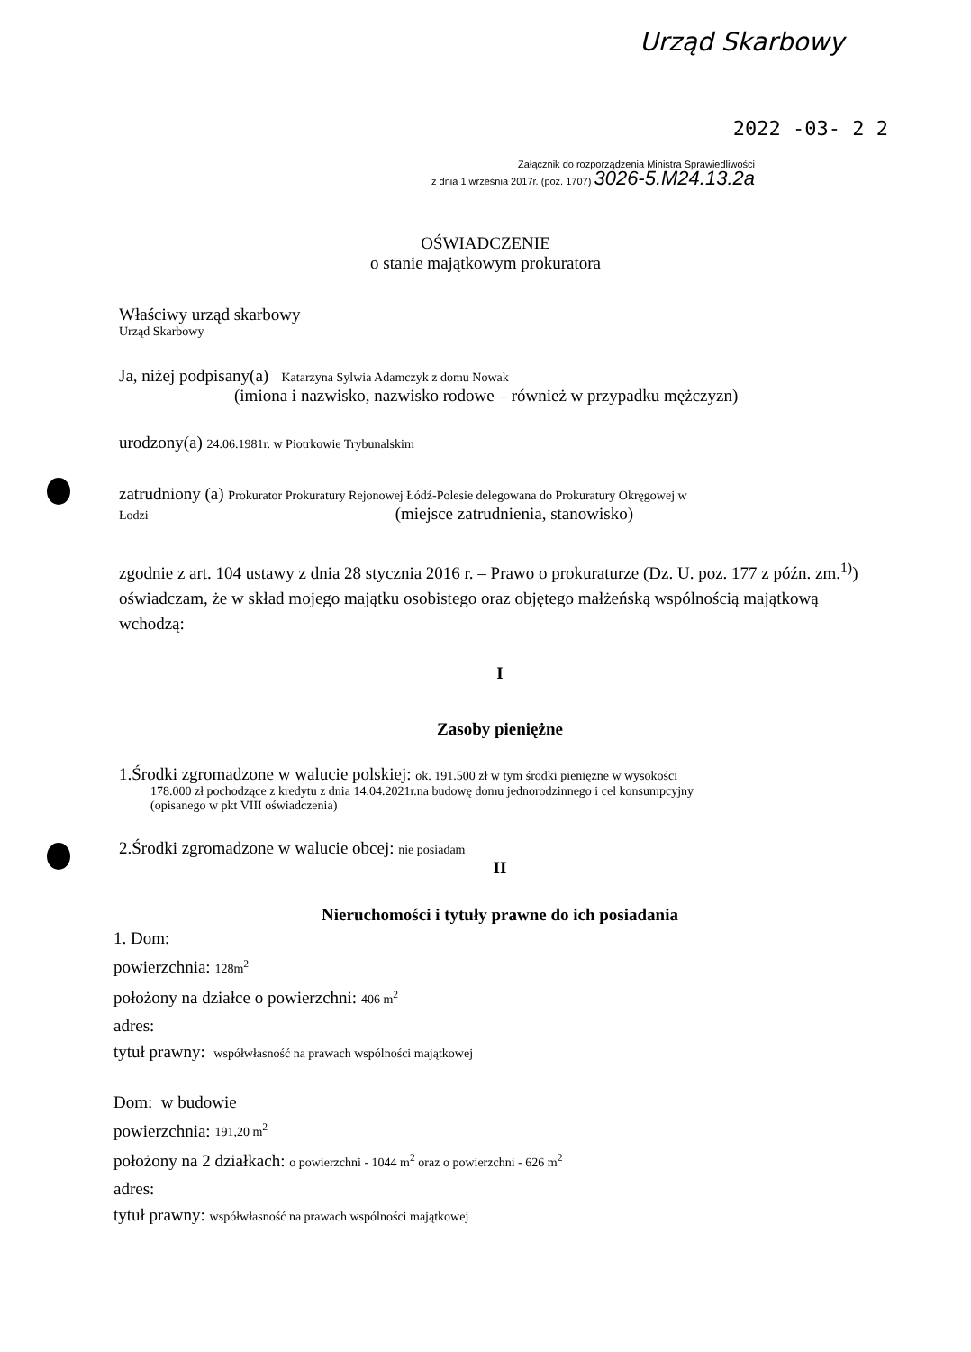Urząd Skarbowy
2022 -03- 2 2
Załącznik do rozporządzenia Ministra Sprawiedliwości
z dnia 1 września 2017r. (poz. 1707) 3026-5.M24.13.2a
OŚWIADCZENIE
o stanie majątkowym prokuratora
Właściwy urząd skarbowy
Urząd Skarbowy
Ja, niżej podpisany(a) Katarzyna Sylwia Adamczyk z domu Nowak
(imiona i nazwisko, nazwisko rodowe – również w przypadku mężczyzn)
urodzony(a) 24.06.1981r. w Piotrkowie Trybunalskim
zatrudniony (a) Prokurator Prokuratury Rejonowej Łódź-Polesie delegowana do Prokuratury Okręgowej w
Łodzi (miejsce zatrudnienia, stanowisko)
zgodnie z art. 104 ustawy z dnia 28 stycznia 2016 r. – Prawo o prokuraturze (Dz. U. poz. 177 z późn. zm.<sup>1)</sup>) oświadczam, że w skład mojego majątku osobistego oraz objętego małżeńską wspólnością majątkową wchodzą:
I
Zasoby pieniężne
1.Środki zgromadzone w walucie polskiej: ok. 191.500 zł w tym środki pieniężne w wysokości
178.000 zł pochodzące z kredytu z dnia 14.04.2021r.na budowę domu jednorodzinnego i cel konsumpcyjny
(opisanego w pkt VIII oświadczenia)
2.Środki zgromadzone w walucie obcej: nie posiadam
II
Nieruchomości i tytuły prawne do ich posiadania
1. Dom:
powierzchnia: 128m<sup>2</sup>
położony na działce o powierzchni: 406 m<sup>2</sup>
adres:
tytuł prawny: współwłasność na prawach wspólności majątkowej
Dom: w budowie
powierzchnia: 191,20 m<sup>2</sup>
położony na 2 działkach: o powierzchni - 1044 m<sup>2</sup> oraz o powierzchni - 626 m<sup>2</sup>
adres:
tytuł prawny: współwłasność na prawach wspólności majątkowej